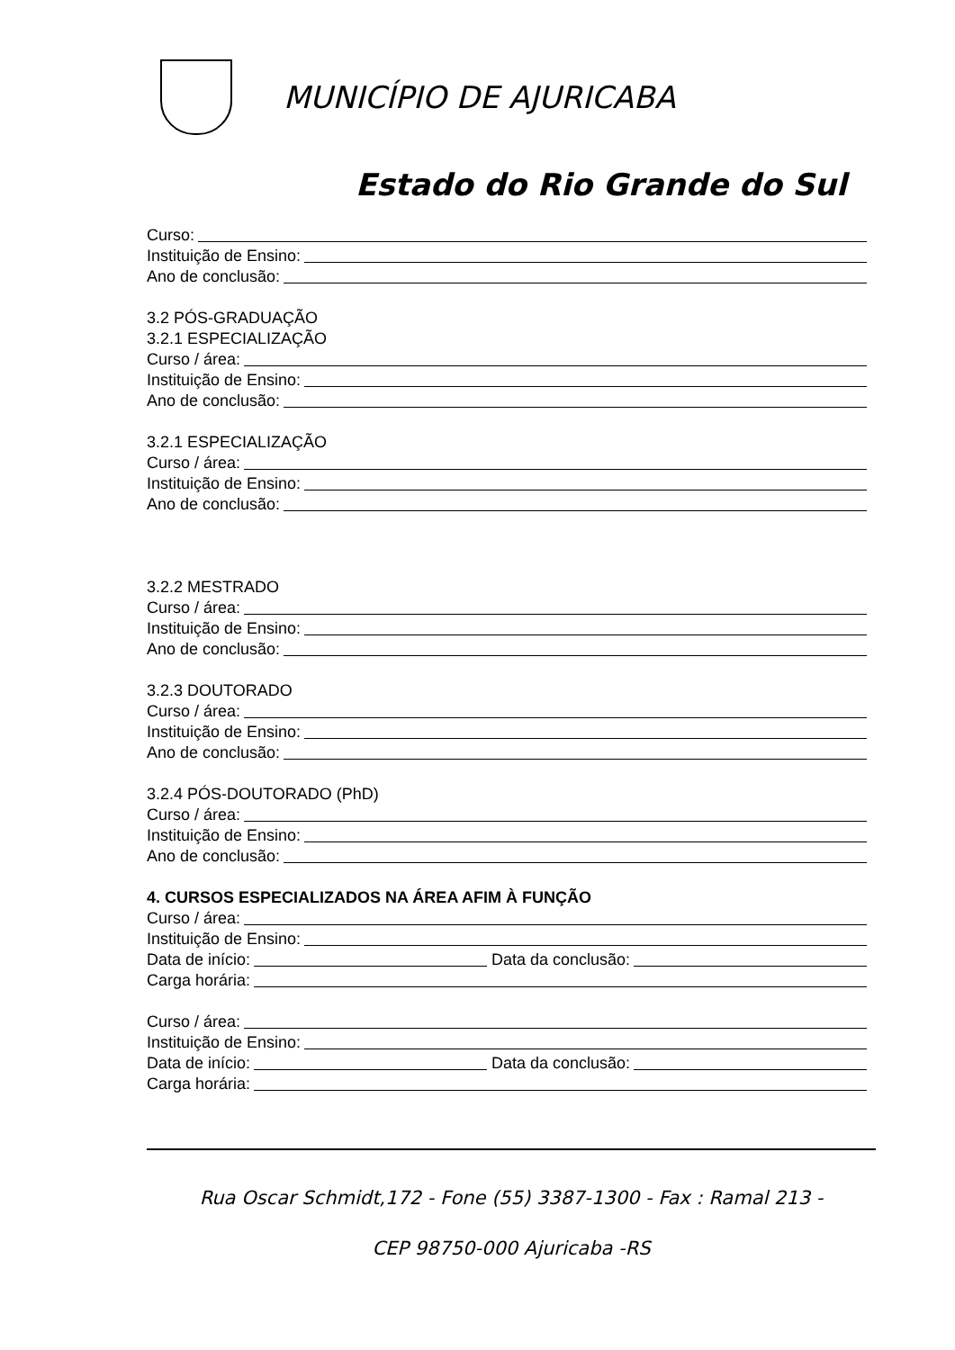MUNICÍPIO DE AJURICABA
Estado do Rio Grande do Sul
Curso:
Instituição de Ensino:
Ano de conclusão:
3.2 PÓS-GRADUAÇÃO
3.2.1 ESPECIALIZAÇÃO
Curso / área:
Instituição de Ensino:
Ano de conclusão:
3.2.1 ESPECIALIZAÇÃO
Curso / área:
Instituição de Ensino:
Ano de conclusão:
3.2.2 MESTRADO
Curso / área:
Instituição de Ensino:
Ano de conclusão:
3.2.3 DOUTORADO
Curso / área:
Instituição de Ensino:
Ano de conclusão:
3.2.4 PÓS-DOUTORADO (PhD)
Curso / área:
Instituição de Ensino:
Ano de conclusão:
4. CURSOS ESPECIALIZADOS NA ÁREA AFIM À FUNÇÃO
Curso / área:
Instituição de Ensino:
Data de início: Data da conclusão:
Carga horária:
Curso / área:
Instituição de Ensino:
Data de início: Data da conclusão:
Carga horária:
Rua Oscar Schmidt,172 - Fone (55) 3387-1300 - Fax : Ramal 213 -
CEP 98750-000 Ajuricaba -RS